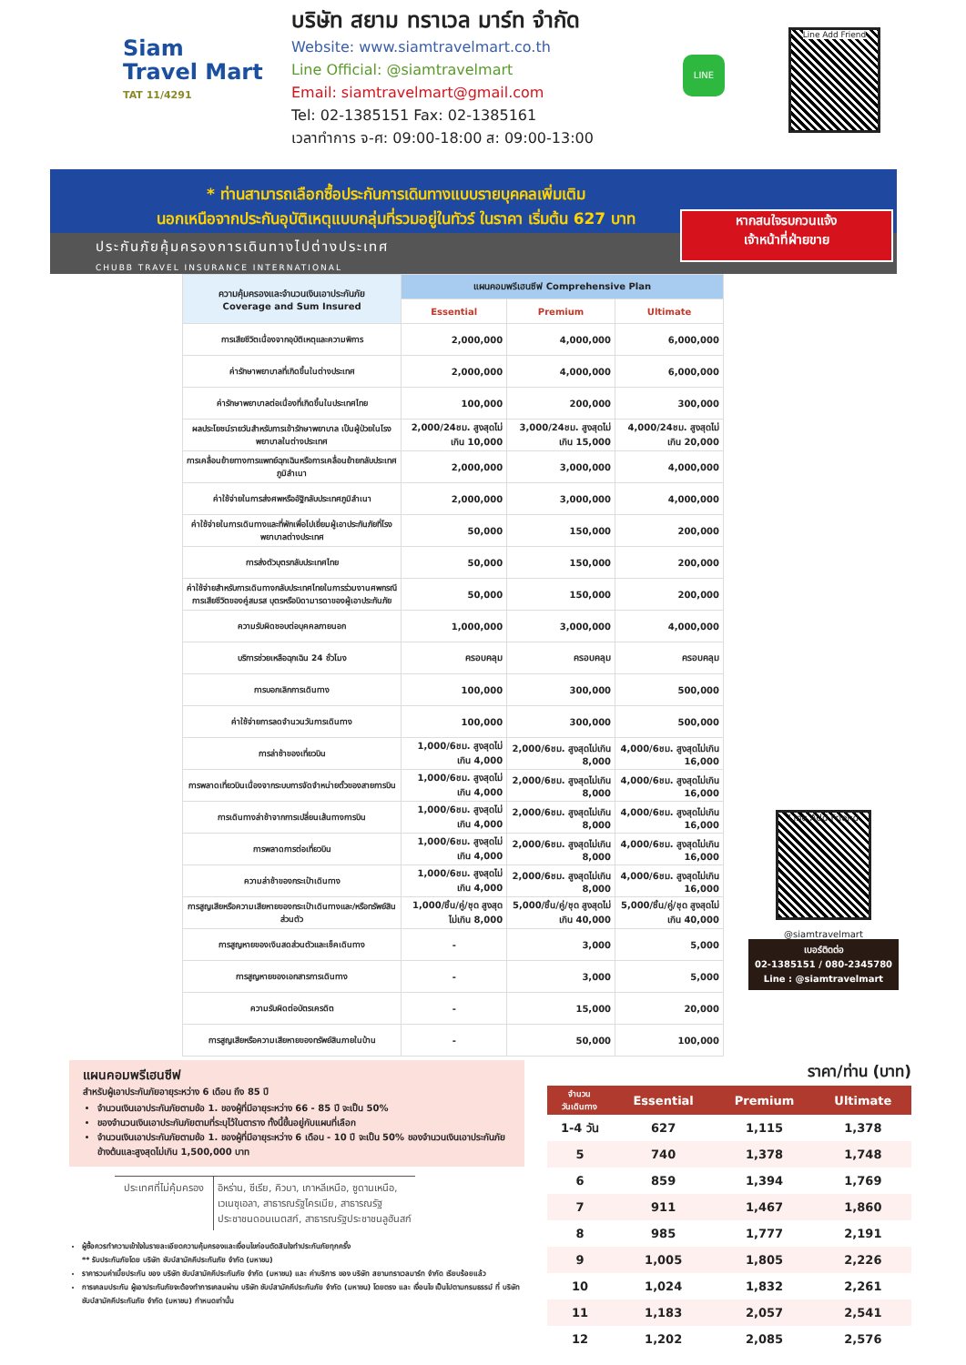Siam
Travel Mart
TAT 11/4291
บริษัท สยาม ทราเวล มาร์ท จำกัด
Website: www.siamtravelmart.co.th
Line Official: @siamtravelmart
Email: siamtravelmart@gmail.com
Tel: 02-1385151 Fax: 02-1385161
เวลาทำการ จ-ศ: 09:00-18:00 ส: 09:00-13:00
LINE
Line Add Friend
* ท่านสามารถเลือกซื้อประกันการเดินทางแบบรายบุคคลเพิ่มเติม
นอกเหนือจากประกันอุบัติเหตุแบบกลุ่มที่รวมอยู่ในทัวร์ ในราคา เริ่มต้น 627 บาท
ประกันภัยคุ้มครองการเดินทางไปต่างประเทศ
CHUBB TRAVEL INSURANCE INTERNATIONAL
หากสนใจรบกวนแจ้ง
เจ้าหน้าที่ฝ่ายขาย
| ความคุ้มครองและจำนวนเงินเอาประกันภัย Coverage and Sum Insured | แผนคอมพรีเฮนซีฟ Comprehensive Plan | | |
| --- | --- | --- | --- |
| | Essential | Premium | Ultimate |
| การเสียชีวิตเนื่องจากอุบัติเหตุและความพิการ | 2,000,000 | 4,000,000 | 6,000,000 |
| ค่ารักษาพยาบาลที่เกิดขึ้นในต่างประเทศ | 2,000,000 | 4,000,000 | 6,000,000 |
| ค่ารักษาพยาบาลต่อเนื่องที่เกิดขึ้นในประเทศไทย | 100,000 | 200,000 | 300,000 |
| ผลประโยชน์รายวันสำหรับการเข้ารักษาพยาบาล เป็นผู้ป่วยในโรงพยาบาลในต่างประเทศ | 2,000/24ชม. สูงสุดไม่เกิน 10,000 | 3,000/24ชม. สูงสุดไม่เกิน 15,000 | 4,000/24ชม. สูงสุดไม่เกิน 20,000 |
| การเคลื่อนย้ายทางการแพทย์ฉุกเฉินหรือการเคลื่อนย้ายกลับประเทศภูมิลำเนา | 2,000,000 | 3,000,000 | 4,000,000 |
| ค่าใช้จ่ายในการส่งศพหรืออัฐิกลับประเทศภูมิลำเนา | 2,000,000 | 3,000,000 | 4,000,000 |
| ค่าใช้จ่ายในการเดินทางและที่พักเพื่อไปเยี่ยมผู้เอาประกันภัยที่โรงพยาบาลต่างประเทศ | 50,000 | 150,000 | 200,000 |
| การส่งตัวบุตรกลับประเทศไทย | 50,000 | 150,000 | 200,000 |
| ค่าใช้จ่ายสำหรับการเดินทางกลับประเทศไทยในการร่วมงานศพกรณีการเสียชีวิตของคู่สมรส บุตรหรือบิดามารดาของผู้เอาประกันภัย | 50,000 | 150,000 | 200,000 |
| ความรับผิดชอบต่อบุคคลภายนอก | 1,000,000 | 3,000,000 | 4,000,000 |
| บริการช่วยเหลือฉุกเฉิน 24 ชั่วโมง | ครอบคลุม | ครอบคลุม | ครอบคลุม |
| การบอกเลิกการเดินทาง | 100,000 | 300,000 | 500,000 |
| ค่าใช้จ่ายการลดจำนวนวันการเดินทาง | 100,000 | 300,000 | 500,000 |
| การล่าช้าของเที่ยวบิน | 1,000/6ชม. สูงสุดไม่เกิน 4,000 | 2,000/6ชม. สูงสุดไม่เกิน 8,000 | 4,000/6ชม. สูงสุดไม่เกิน 16,000 |
| การพลาดเที่ยวบินเนื่องจากระบบการจัดจำหน่ายตั๋วของสายการบิน | 1,000/6ชม. สูงสุดไม่เกิน 4,000 | 2,000/6ชม. สูงสุดไม่เกิน 8,000 | 4,000/6ชม. สูงสุดไม่เกิน 16,000 |
| การเดินทางล่าช้าจากการเปลี่ยนเส้นทางการบิน | 1,000/6ชม. สูงสุดไม่เกิน 4,000 | 2,000/6ชม. สูงสุดไม่เกิน 8,000 | 4,000/6ชม. สูงสุดไม่เกิน 16,000 |
| การพลาดการต่อเที่ยวบิน | 1,000/6ชม. สูงสุดไม่เกิน 4,000 | 2,000/6ชม. สูงสุดไม่เกิน 8,000 | 4,000/6ชม. สูงสุดไม่เกิน 16,000 |
| ความล่าช้าของกระเป๋าเดินทาง | 1,000/6ชม. สูงสุดไม่เกิน 4,000 | 2,000/6ชม. สูงสุดไม่เกิน 8,000 | 4,000/6ชม. สูงสุดไม่เกิน 16,000 |
| การสูญเสียหรือความเสียหายของกระเป๋าเดินทางและ/หรือทรัพย์สินส่วนตัว | 1,000/ชิ้น/คู่/ชุด สูงสุดไม่เกิน 8,000 | 5,000/ชิ้น/คู่/ชุด สูงสุดไม่เกิน 40,000 | 5,000/ชิ้น/คู่/ชุด สูงสุดไม่เกิน 40,000 |
| การสูญหายของเงินสดส่วนตัวและเช็คเดินทาง | - | 3,000 | 5,000 |
| การสูญหายของเอกสารการเดินทาง | - | 3,000 | 5,000 |
| ความรับผิดต่อบัตรเครดิต | - | 15,000 | 20,000 |
| การสูญเสียหรือความเสียหายของทรัพย์สินภายในบ้าน | - | 50,000 | 100,000 |
Line Add Friend
@siamtravelmart
เบอร์ติดต่อ
02-1385151 / 080-2345780
Line : @siamtravelmart
แผนคอมพรีเฮนซีฟ
สำหรับผู้เอาประกันภัยอายุระหว่าง 6 เดือน ถึง 85 ปี
จำนวนเงินเอาประกันภัยตามข้อ 1. ของผู้ที่มีอายุระหว่าง 66 - 85 ปี จะเป็น 50%
ของจำนวนเงินเอาประกันภัยตามที่ระบุไว้ในตาราง ทั้งนี้ขึ้นอยู่กับแผนที่เลือก
จำนวนเงินเอาประกันภัยตามข้อ 1. ของผู้ที่มีอายุระหว่าง 6 เดือน - 10 ปี จะเป็น 50% ของจำนวนเงินเอาประกันภัยข้างต้นและสูงสุดไม่เกิน 1,500,000 บาท
| ประเทศที่ไม่คุ้มครอง | อิหร่าน, ซีเรีย, คิวบา, เกาหลีเหนือ, ซูดานเหนือ, เวเนซุเอลา, สาธารณรัฐไครเมีย, สาธารณรัฐ ประชาชนดอนเนตสก์, สาธารณรัฐประชาชนลูฮันสก์ |
ผู้ซื้อควรทำความเข้าใจในรายละเอียดความคุ้มครองและเงื่อนไขก่อนตัดสินใจทำประกันภัยทุกครั้ง
** รับประกันภัยโดย บริษัท ชับบ์สามัคคีประกันภัย จำกัด (มหาชน)
ราคารวมค่าเบี้ยประกัน ของ บริษัท ชับบ์สามัคคีประกันภัย จำกัด (มหาชน) และ ค่าบริการ ของ บริษัท สยามทราเวลมาร์ท จำกัด เรียบร้อยแล้ว
การเคลมประกัน ผู้เอาประกันภัยจะต้องทำการเคลมผ่าน บริษัท ชับบ์สามัคคีประกันภัย จำกัด (มหาชน) โดยตรง และ เงื่อนไข เป็นไปตามกรมธรรม์ ที่ บริษัท ชับบ์สามัคคีประกันภัย จำกัด (มหาชน) กำหนดเท่านั้น
ราคา/ท่าน (บาท)
| จำนวน วันเดินทาง | Essential | Premium | Ultimate |
| --- | --- | --- | --- |
| 1-4 วัน | 627 | 1,115 | 1,378 |
| 5 | 740 | 1,378 | 1,748 |
| 6 | 859 | 1,394 | 1,769 |
| 7 | 911 | 1,467 | 1,860 |
| 8 | 985 | 1,777 | 2,191 |
| 9 | 1,005 | 1,805 | 2,226 |
| 10 | 1,024 | 1,832 | 2,261 |
| 11 | 1,183 | 2,057 | 2,541 |
| 12 | 1,202 | 2,085 | 2,576 |